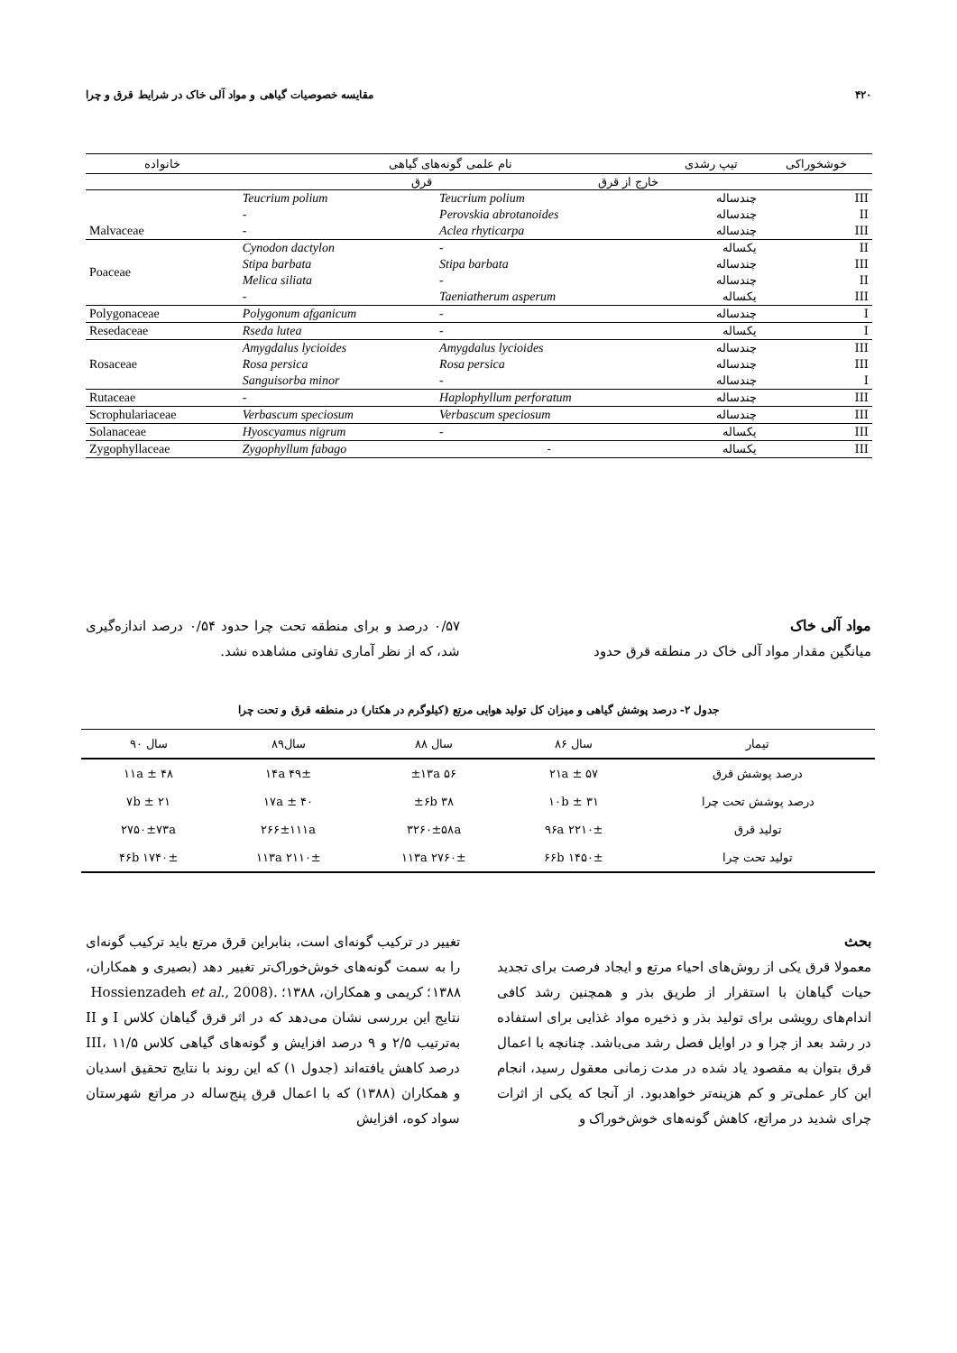۴۲۰ مقایسه خصوصیات گیاهی و مواد آلی خاک در شرایط قرق و چرا
| خوشخوراکی | تیپ رشدی | نام علمی گونه‌های گیاهی | | خانواده |
| --- | --- | --- | --- | --- |
| | | خارج از قرق | قرق | |
| III | چندساله | Teucrium polium | Teucrium polium | Malvaceae |
| II | چندساله | Perovskia abrotanoides | - | |
| III | چندساله | Aclea rhyticarpa | - | |
| II | یکساله | - | Cynodon dactylon | Poaceae |
| III | چندساله | Stipa barbata | Stipa barbata | |
| II | چندساله | - | Melica siliata | |
| III | یکساله | Taeniatherum asperum | - | |
| I | چندساله | - | Polygonum afganicum | Polygonaceae |
| I | یکساله | - | Rseda lutea | Resedaceae |
| III | چندساله | Amygdalus lycioides | Amygdalus lycioides | Rosaceae |
| III | چندساله | Rosa persica | Rosa persica | |
| I | چندساله | - | Sanguisorba minor | |
| III | چندساله | Haplophyllum perforatum | - | Rutaceae |
| III | چندساله | Verbascum speciosum | Verbascum speciosum | Scrophulariaceae |
| III | یکساله | - | Hyoscyamus nigrum | Solanaceae |
| III | یکساله | - | Zygophyllum fabago | Zygophyllaceae |
مواد آلی خاک
میانگین مقدار مواد آلی خاک در منطقه قرق حدود
۰/۵۷ درصد و برای منطقه تحت چرا حدود ۰/۵۴ درصد اندازه‌گیری شد، که از نظر آماری تفاوتی مشاهده نشد.
جدول ۲- درصد پوشش گیاهی و میزان کل تولید هوایی مرتع (کیلوگرم در هکتار) در منطقه قرق و تحت چرا
| تیمار | سال ۸۶ | سال ۸۸ | سال۸۹ | سال ۹۰ |
| --- | --- | --- | --- | --- |
| درصد پوشش قرق | ۵۷ ± ۲۱a | ۵۶ ±۱۳a | ۴۹± ۱۴a | ۴۸ ± ۱۱a |
| درصد پوشش تحت چرا | ۳۱ ± ۱۰b | ۳۸ ±۶b | ۴۰ ± ۱۷a | ۲۱ ± ۷b |
| تولید قرق | ۲۲۱۰± ۹۶a | ۳۲۶۰±۵۸a | ۲۶۶±۱۱۱a | ۲۷۵۰±۷۳a |
| تولید تحت چرا | ۱۴۵۰± ۶۶b | ۲۷۶۰± ۱۱۳a | ۲۱۱۰± ۱۱۳a | ۱۷۴۰± ۴۶b |
بحث
معمولا قرق یکی از روش‌های احیاء مرتع و ایجاد فرصت برای تجدید حیات گیاهان با استقرار از طریق بذر و همچنین رشد کافی اندام‌های رویشی برای تولید بذر و ذخیره مواد غذایی برای استفاده در رشد بعد از چرا و در اوایل فصل رشد می‌باشد. چنانچه با اعمال قرق بتوان به مقصود یاد شده در مدت زمانی معقول رسید، انجام این کار عملی‌تر و کم هزینه‌تر خواهدبود. از آنجا که یکی از اثرات چرای شدید در مراتع، کاهش گونه‌های خوش‌خوراک و
تغییر در ترکیب گونه‌ای است، بنابراین قرق مرتع باید ترکیب گونه‌ای را به سمت گونه‌های خوش‌خوراک‌تر تغییر دهد (بصیری و همکاران، ۱۳۸۸؛ کریمی و همکاران، ۱۳۸۸؛ .(Hossienzadeh et al., 2008
نتایج این بررسی نشان می‌دهد که در اثر قرق گیاهان کلاس I و II به‌ترتیب ۲/۵ و ۹ درصد افزایش و گونه‌های گیاهی کلاس III، ۱۱/۵ درصد کاهش یافته‌اند (جدول ۱) که این روند با نتایج تحقیق اسدیان و همکاران (۱۳۸۸) که با اعمال قرق پنج‌ساله در مراتع شهرستان سواد کوه، افزایش